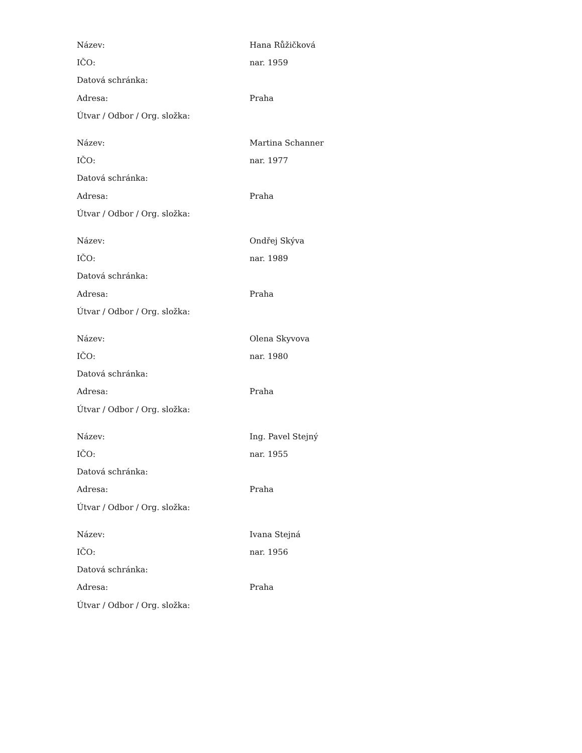| Název: | Hana Růžičková |
| IČO: | nar. 1959 |
| Datová schránka: | |
| Adresa: | Praha |
| Útvar / Odbor / Org. složka: | |
| Název: | Martina Schanner |
| IČO: | nar. 1977 |
| Datová schránka: | |
| Adresa: | Praha |
| Útvar / Odbor / Org. složka: | |
| Název: | Ondřej Skýva |
| IČO: | nar. 1989 |
| Datová schránka: | |
| Adresa: | Praha |
| Útvar / Odbor / Org. složka: | |
| Název: | Olena Skyvova |
| IČO: | nar. 1980 |
| Datová schránka: | |
| Adresa: | Praha |
| Útvar / Odbor / Org. složka: | |
| Název: | Ing. Pavel Stejný |
| IČO: | nar. 1955 |
| Datová schránka: | |
| Adresa: | Praha |
| Útvar / Odbor / Org. složka: | |
| Název: | Ivana Stejná |
| IČO: | nar. 1956 |
| Datová schránka: | |
| Adresa: | Praha |
| Útvar / Odbor / Org. složka: | |